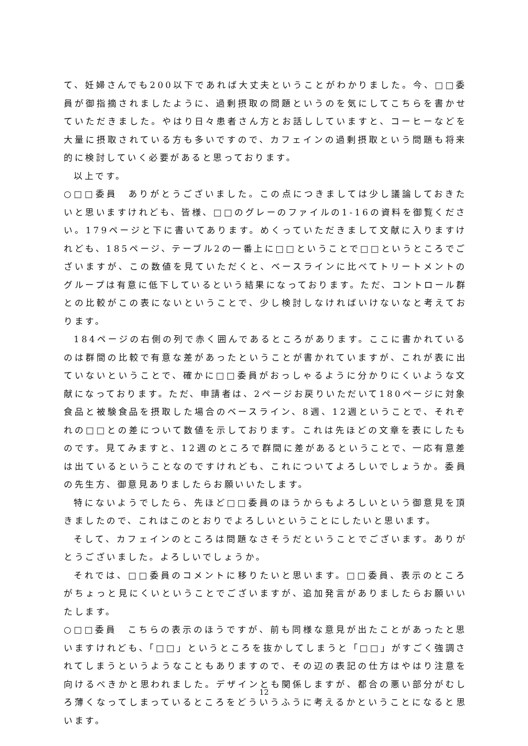て、妊婦さんでも200以下であれば大丈夫ということがわかりました。今、□□委員が御指摘されましたように、過剰摂取の問題というのを気にしてこちらを書かせていただきました。やはり日々患者さん方とお話ししていますと、コーヒーなどを大量に摂取されている方も多いですので、カフェインの過剰摂取という問題も将来的に検討していく必要があると思っております。
以上です。
○□□委員　ありがとうございました。この点につきましては少し議論しておきたいと思いますけれども、皆様、□□のグレーのファイルの1-16の資料を御覧ください。179ページと下に書いてあります。めくっていただきまして文献に入りますけれども、185ページ、テーブル2の一番上に□□ということで□□というところでございますが、この数値を見ていただくと、ベースラインに比べてトリートメントのグループは有意に低下しているという結果になっております。ただ、コントロール群との比較がこの表にないということで、少し検討しなければいけないなと考えております。
184ページの右側の列で赤く囲んであるところがあります。ここに書かれているのは群間の比較で有意な差があったということが書かれていますが、これが表に出ていないということで、確かに□□委員がおっしゃるように分かりにくいような文献になっております。ただ、申請者は、2ページお戻りいただいて180ページに対象食品と被験食品を摂取した場合のベースライン、8週、12週ということで、それぞれの□□との差について数値を示しております。これは先ほどの文章を表にしたものです。見てみますと、12週のところで群間に差があるということで、一応有意差は出ているということなのですけれども、これについてよろしいでしょうか。委員の先生方、御意見ありましたらお願いいたします。
特にないようでしたら、先ほど□□委員のほうからもよろしいという御意見を頂きましたので、これはこのとおりでよろしいということにしたいと思います。
そして、カフェインのところは問題なさそうだということでございます。ありがとうございました。よろしいでしょうか。
それでは、□□委員のコメントに移りたいと思います。□□委員、表示のところがちょっと見にくいということでございますが、追加発言がありましたらお願いいたします。
○□□委員　こちらの表示のほうですが、前も同様な意見が出たことがあったと思いますけれども、「□□」というところを抜かしてしまうと「□□」がすごく強調されてしまうというようなこともありますので、その辺の表記の仕方はやはり注意を向けるべきかと思われました。デザインとも関係しますが、都合の悪い部分がむしろ薄くなってしまっているところをどういうふうに考えるかということになると思います。
12